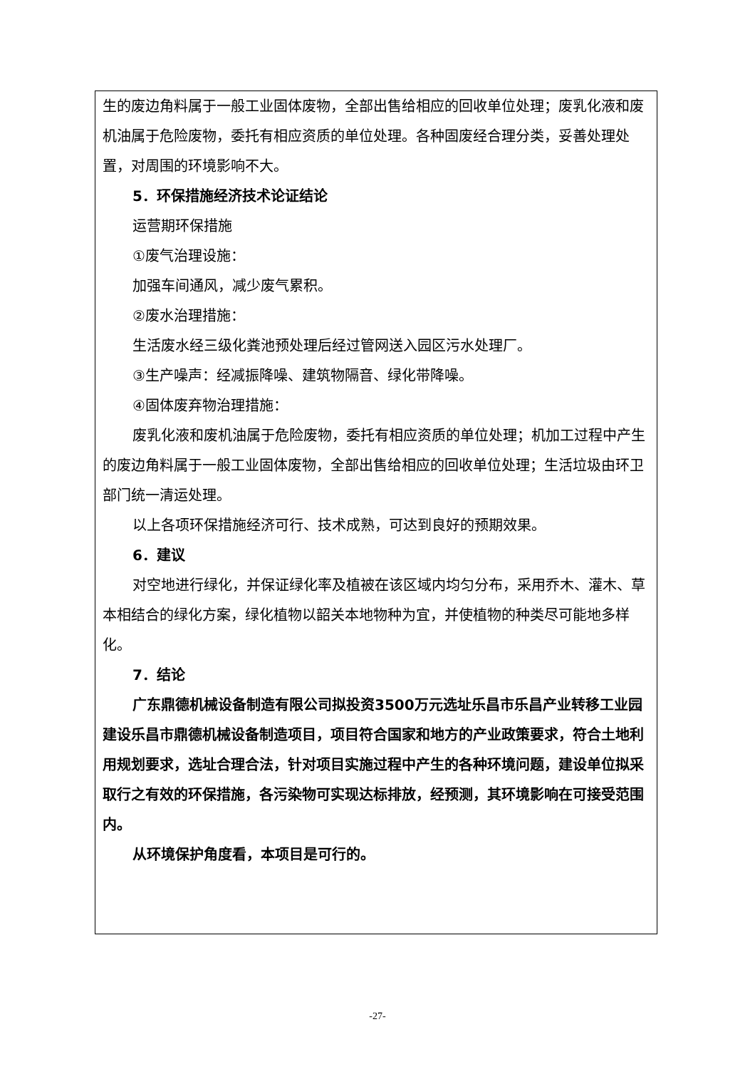生的废边角料属于一般工业固体废物，全部出售给相应的回收单位处理；废乳化液和废机油属于危险废物，委托有相应资质的单位处理。各种固废经合理分类，妥善处理处置，对周围的环境影响不大。
5．环保措施经济技术论证结论
运营期环保措施
①废气治理设施：
加强车间通风，减少废气累积。
②废水治理措施：
生活废水经三级化粪池预处理后经过管网送入园区污水处理厂。
③生产噪声：经减振降噪、建筑物隔音、绿化带降噪。
④固体废弃物治理措施：
废乳化液和废机油属于危险废物，委托有相应资质的单位处理；机加工过程中产生的废边角料属于一般工业固体废物，全部出售给相应的回收单位处理；生活垃圾由环卫部门统一清运处理。
以上各项环保措施经济可行、技术成熟，可达到良好的预期效果。
6．建议
对空地进行绿化，并保证绿化率及植被在该区域内均匀分布，采用乔木、灌木、草本相结合的绿化方案，绿化植物以韶关本地物种为宜，并使植物的种类尽可能地多样化。
7．结论
广东鼎德机械设备制造有限公司拟投资3500万元选址乐昌市乐昌产业转移工业园建设乐昌市鼎德机械设备制造项目，项目符合国家和地方的产业政策要求，符合土地利用规划要求，选址合理合法，针对项目实施过程中产生的各种环境问题，建设单位拟采取行之有效的环保措施，各污染物可实现达标排放，经预测，其环境影响在可接受范围内。
从环境保护角度看，本项目是可行的。
-27-